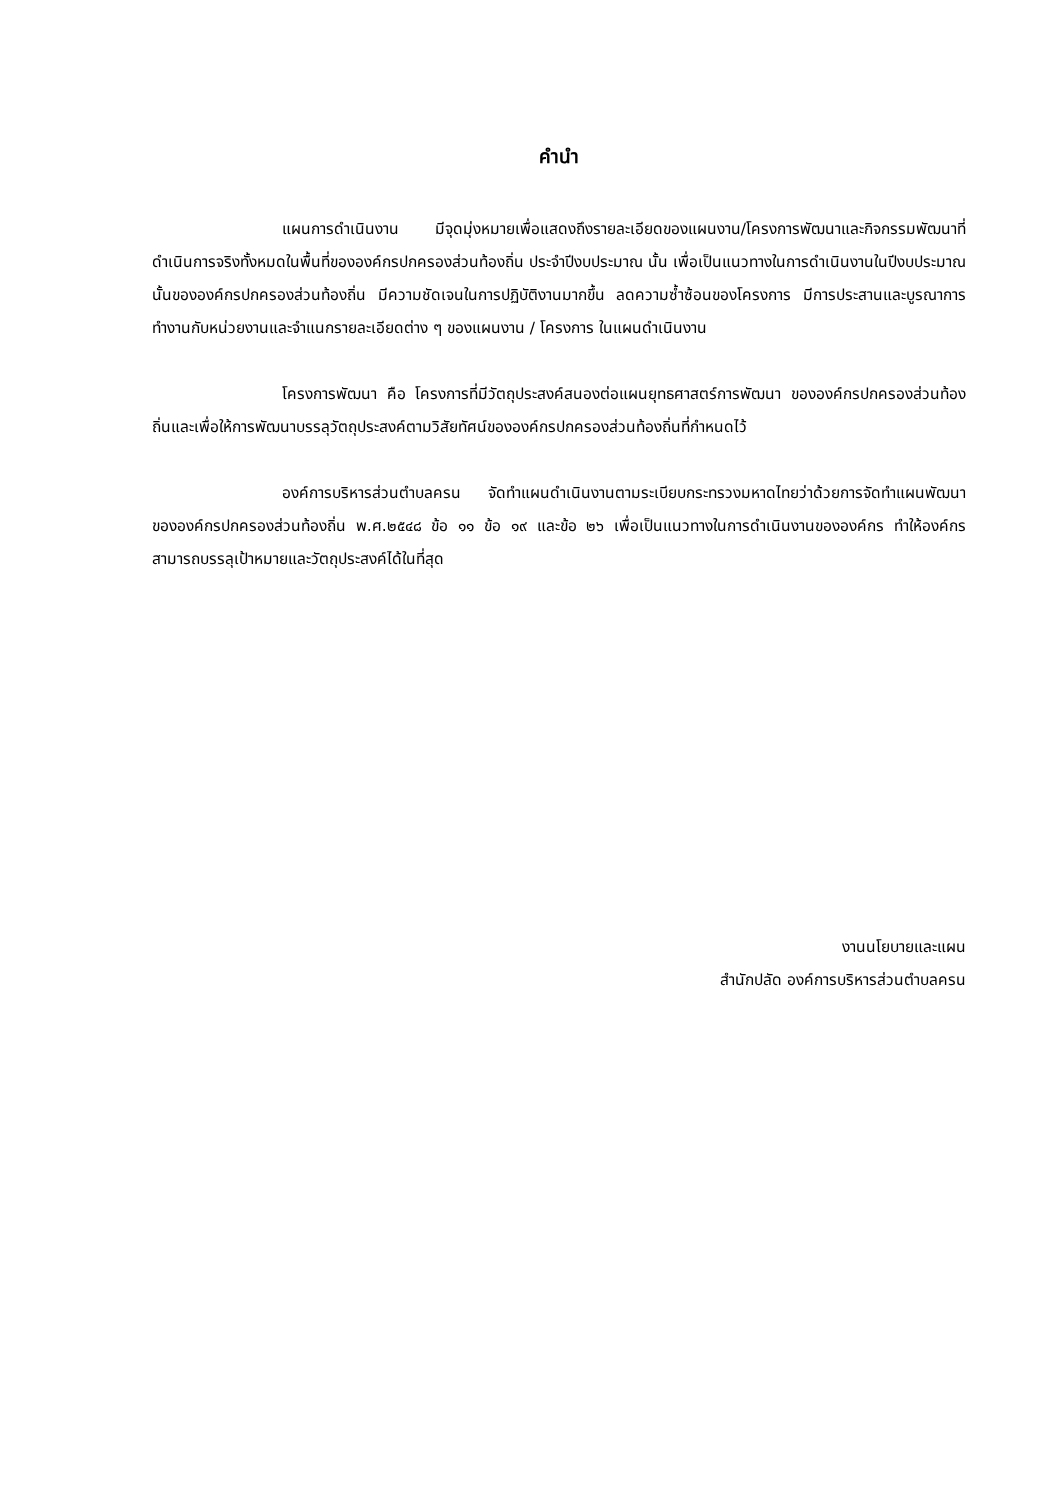คำนำ
แผนการดำเนินงาน มีจุดมุ่งหมายเพื่อแสดงถึงรายละเอียดของแผนงาน/โครงการพัฒนาและกิจกรรมพัฒนาที่ดำเนินการจริงทั้งหมดในพื้นที่ขององค์กรปกครองส่วนท้องถิ่น ประจำปีงบประมาณ นั้น เพื่อเป็นแนวทางในการดำเนินงานในปีงบประมาณนั้นขององค์กรปกครองส่วนท้องถิ่น มีความชัดเจนในการปฏิบัติงานมากขึ้น ลดความซ้ำซ้อนของโครงการ มีการประสานและบูรณาการทำงานกับหน่วยงานและจำแนกรายละเอียดต่าง ๆ ของแผนงาน / โครงการ ในแผนดำเนินงาน
โครงการพัฒนา คือ โครงการที่มีวัตถุประสงค์สนองต่อแผนยุทธศาสตร์การพัฒนา ขององค์กรปกครองส่วนท้องถิ่นและเพื่อให้การพัฒนาบรรลุวัตถุประสงค์ตามวิสัยทัศน์ขององค์กรปกครองส่วนท้องถิ่นที่กำหนดไว้
องค์การบริหารส่วนตำบลครน จัดทำแผนดำเนินงานตามระเบียบกระทรวงมหาดไทยว่าด้วยการจัดทำแผนพัฒนาขององค์กรปกครองส่วนท้องถิ่น พ.ศ.๒๕๔๘ ข้อ ๑๑ ข้อ ๑๙ และข้อ ๒๖ เพื่อเป็นแนวทางในการดำเนินงานขององค์กร ทำให้องค์กรสามารถบรรลุเป้าหมายและวัตถุประสงค์ได้ในที่สุด
งานนโยบายและแผน
สำนักปลัด องค์การบริหารส่วนตำบลครน